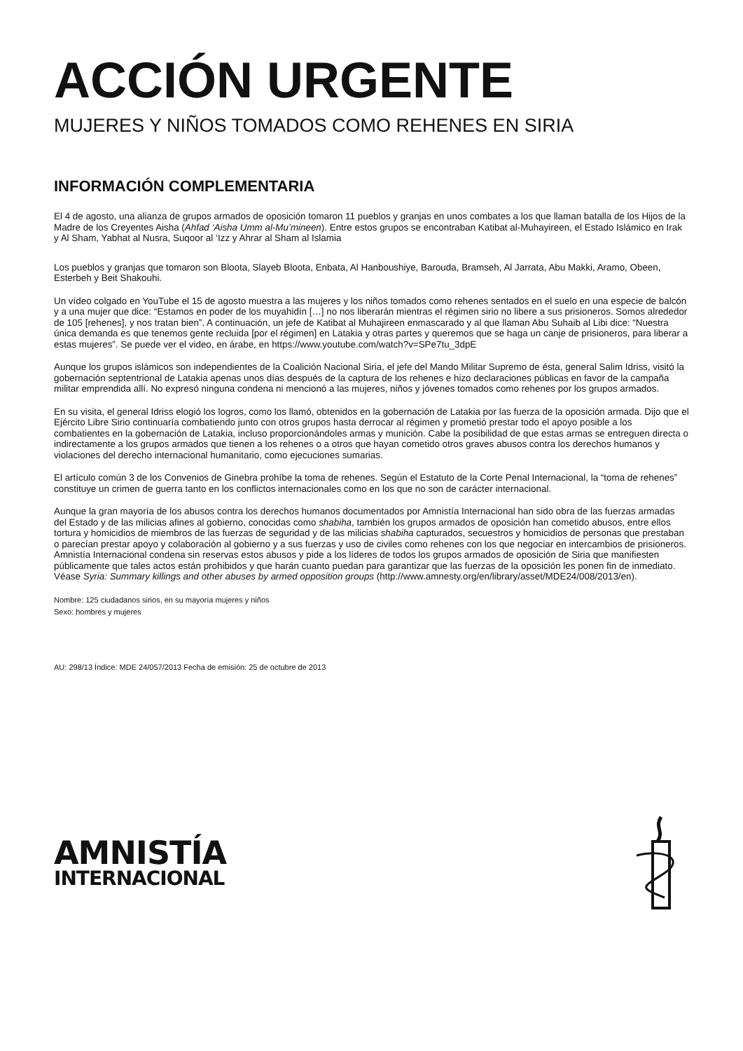ACCIÓN URGENTE
MUJERES Y NIÑOS TOMADOS COMO REHENES EN SIRIA
INFORMACIÓN COMPLEMENTARIA
El 4 de agosto, una alianza de grupos armados de oposición tomaron 11 pueblos y granjas en unos combates a los que llaman batalla de los Hijos de la Madre de los Creyentes Aisha (Ahfad ‘Aisha Umm al-Mu’mineen). Entre estos grupos se encontraban Katibat al-Muhayireen, el Estado Islámico en Irak y Al Sham, Yabhat al Nusra, Suqoor al ‘Izz y Ahrar al Sham al Islamia
Los pueblos y granjas que tomaron son Bloota, Slayeb Bloota, Enbata, Al Hanboushiye, Barouda, Bramseh, Al Jarrata, Abu Makki, Aramo, Obeen, Esterbeh y Beit Shakouhi.
Un vídeo colgado en YouTube el 15 de agosto muestra a las mujeres y los niños tomados como rehenes sentados en el suelo en una especie de balcón y a una mujer que dice: “Estamos en poder de los muyahidín […] no nos liberarán mientras el régimen sirio no libere a sus prisioneros. Somos alrededor de 105 [rehenes], y nos tratan bien”. A continuación, un jefe de Katibat al Muhajireen enmascarado y al que llaman Abu Suhaib al Libi dice: “Nuestra única demanda es que tenemos gente recluida [por el régimen] en Latakia y otras partes y queremos que se haga un canje de prisioneros, para liberar a estas mujeres”. Se puede ver el video, en árabe, en https://www.youtube.com/watch?v=SPe7tu_3dpE
Aunque los grupos islámicos son independientes de la Coalición Nacional Siria, el jefe del Mando Militar Supremo de ésta, general Salim Idriss, visitó la gobernación septentrional de Latakia apenas unos días después de la captura de los rehenes e hizo declaraciones públicas en favor de la campaña militar emprendida allí. No expresó ninguna condena ni mencionó a las mujeres, niños y jóvenes tomados como rehenes por los grupos armados.
En su visita, el general Idriss elogió los logros, como los llamó, obtenidos en la gobernación de Latakia por las fuerza de la oposición armada. Dijo que el Ejército Libre Sirio continuaría combatiendo junto con otros grupos hasta derrocar al régimen y prometió prestar todo el apoyo posible a los combatientes en la gobernación de Latakia, incluso proporcionándoles armas y munición. Cabe la posibilidad de que estas armas se entreguen directa o indirectamente a los grupos armados que tienen a los rehenes o a otros que hayan cometido otros graves abusos contra los derechos humanos y violaciones del derecho internacional humanitario, como ejecuciones sumarias.
El artículo común 3 de los Convenios de Ginebra prohíbe la toma de rehenes. Según el Estatuto de la Corte Penal Internacional, la “toma de rehenes” constituye un crimen de guerra tanto en los conflictos internacionales como en los que no son de carácter internacional.
Aunque la gran mayoría de los abusos contra los derechos humanos documentados por Amnistía Internacional han sido obra de las fuerzas armadas del Estado y de las milicias afines al gobierno, conocidas como shabiha, también los grupos armados de oposición han cometido abusos, entre ellos tortura y homicidios de miembros de las fuerzas de seguridad y de las milicias shabiha capturados, secuestros y homicidios de personas que prestaban o parecían prestar apoyo y colaboración al gobierno y a sus fuerzas y uso de civiles como rehenes con los que negociar en intercambios de prisioneros. Amnistía Internacional condena sin reservas estos abusos y pide a los líderes de todos los grupos armados de oposición de Siria que manifiesten públicamente que tales actos están prohibidos y que harán cuanto puedan para garantizar que las fuerzas de la oposición les ponen fin de inmediato. Véase Syria: Summary killings and other abuses by armed opposition groups (http://www.amnesty.org/en/library/asset/MDE24/008/2013/en).
Nombre: 125 ciudadanos sirios, en su mayoría mujeres y niños
Sexo: hombres y mujeres
AU: 298/13 Índice: MDE 24/057/2013 Fecha de emisión: 25 de octubre de 2013
AMNISTÍA
INTERNACIONAL